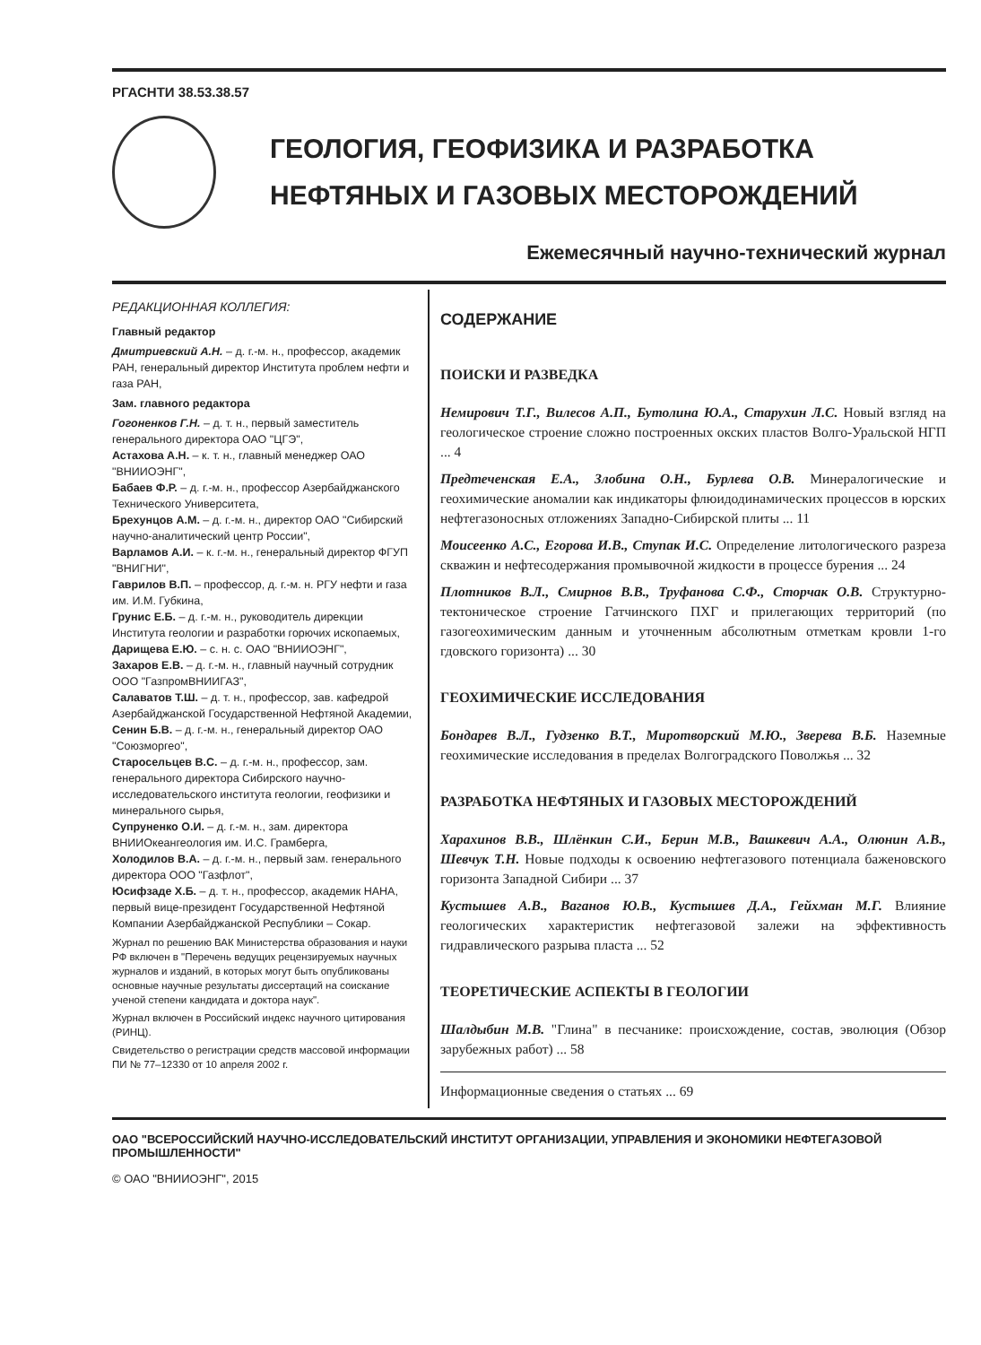РГАСНТИ 38.53.38.57
ГЕОЛОГИЯ, ГЕОФИЗИКА И РАЗРАБОТКА
НЕФТЯНЫХ И ГАЗОВЫХ МЕСТОРОЖДЕНИЙ
Ежемесячный научно-технический журнал
РЕДАКЦИОННАЯ КОЛЛЕГИЯ:
Главный редактор
Дмитриевский А.Н. – д. г.-м. н., профессор, академик РАН, генеральный директор Института проблем нефти и газа РАН,
Зам. главного редактора
Гогоненков Г.Н. – д. т. н., первый заместитель генерального директора ОАО "ЦГЭ",
Астахова А.Н. – к. т. н., главный менеджер ОАО "ВНИИОЭНГ",
Бабаев Ф.Р. – д. г.-м. н., профессор Азербайджанского Технического Университета,
Брехунцов А.М. – д. г.-м. н., директор ОАО "Сибирский научно-аналитический центр России",
Варламов А.И. – к. г.-м. н., генеральный директор ФГУП "ВНИГНИ",
Гаврилов В.П. – профессор, д. г.-м. н. РГУ нефти и газа им. И.М. Губкина,
Грунис Е.Б. – д. г.-м. н., руководитель дирекции Института геологии и разработки горючих ископаемых,
Дарищева Е.Ю. – с. н. с. ОАО "ВНИИОЭНГ",
Захаров Е.В. – д. г.-м. н., главный научный сотрудник ООО "ГазпромВНИИГАЗ",
Салаватов Т.Ш. – д. т. н., профессор, зав. кафедрой Азербайджанской Государственной Нефтяной Академии,
Сенин Б.В. – д. г.-м. н., генеральный директор ОАО "Союзморгео",
Старосельцев В.С. – д. г.-м. н., профессор, зам. генерального директора Сибирского научно-исследовательского института геологии, геофизики и минерального сырья,
Супруненко О.И. – д. г.-м. н., зам. директора ВНИИОкеангеология им. И.С. Грамберга,
Холодилов В.А. – д. г.-м. н., первый зам. генерального директора ООО "Газфлот",
Юсифзаде Х.Б. – д. т. н., профессор, академик НАНА, первый вице-президент Государственной Нефтяной Компании Азербайджанской Республики – Сокар.
Журнал по решению ВАК Министерства образования и науки РФ включен в "Перечень ведущих рецензируемых научных журналов и изданий, в которых могут быть опубликованы основные научные результаты диссертаций на соискание ученой степени кандидата и доктора наук".
Журнал включен в Российский индекс научного цитирования (РИНЦ).
Свидетельство о регистрации средств массовой информации ПИ № 77–12330 от 10 апреля 2002 г.
СОДЕРЖАНИЕ
ПОИСКИ И РАЗВЕДКА
Немирович Т.Г., Вилесов А.П., Бутолина Ю.А., Старухин Л.С. Новый взгляд на геологическое строение сложно построенных окских пластов Волго-Уральской НГП ... 4
Предтеченская Е.А., Злобина О.Н., Бурлева О.В. Минералогические и геохимические аномалии как индикаторы флюидодинамических процессов в юрских нефтегазоносных отложениях Западно-Сибирской плиты ... 11
Моисеенко А.С., Егорова И.В., Ступак И.С. Определение литологического разреза скважин и нефтесодержания промывочной жидкости в процессе бурения ... 24
Плотников В.Л., Смирнов В.В., Труфанова С.Ф., Сторчак О.В. Структурно-тектоническое строение Гатчинского ПХГ и прилегающих территорий (по газогеохимическим данным и уточненным абсолютным отметкам кровли 1-го гдовского горизонта) ... 30
ГЕОХИМИЧЕСКИЕ ИССЛЕДОВАНИЯ
Бондарев В.Л., Гудзенко В.Т., Миротворский М.Ю., Зверева В.Б. Наземные геохимические исследования в пределах Волгоградского Поволжья ... 32
РАЗРАБОТКА НЕФТЯНЫХ И ГАЗОВЫХ МЕСТОРОЖДЕНИЙ
Харахинов В.В., Шлёнкин С.И., Берин М.В., Вашкевич А.А., Олюнин А.В., Шевчук Т.Н. Новые подходы к освоению нефтегазового потенциала баженовского горизонта Западной Сибири ... 37
Кустышев А.В., Ваганов Ю.В., Кустышев Д.А., Гейхман М.Г. Влияние геологических характеристик нефтегазовой залежи на эффективность гидравлического разрыва пласта ... 52
ТЕОРЕТИЧЕСКИЕ АСПЕКТЫ В ГЕОЛОГИИ
Шалдыбин М.В. "Глина" в песчанике: происхождение, состав, эволюция (Обзор зарубежных работ) ... 58
Информационные сведения о статьях ... 69
ОАО "ВСЕРОССИЙСКИЙ НАУЧНО-ИССЛЕДОВАТЕЛЬСКИЙ ИНСТИТУТ ОРГАНИЗАЦИИ, УПРАВЛЕНИЯ И ЭКОНОМИКИ НЕФТЕГАЗОВОЙ ПРОМЫШЛЕННОСТИ"
© ОАО "ВНИИОЭНГ", 2015